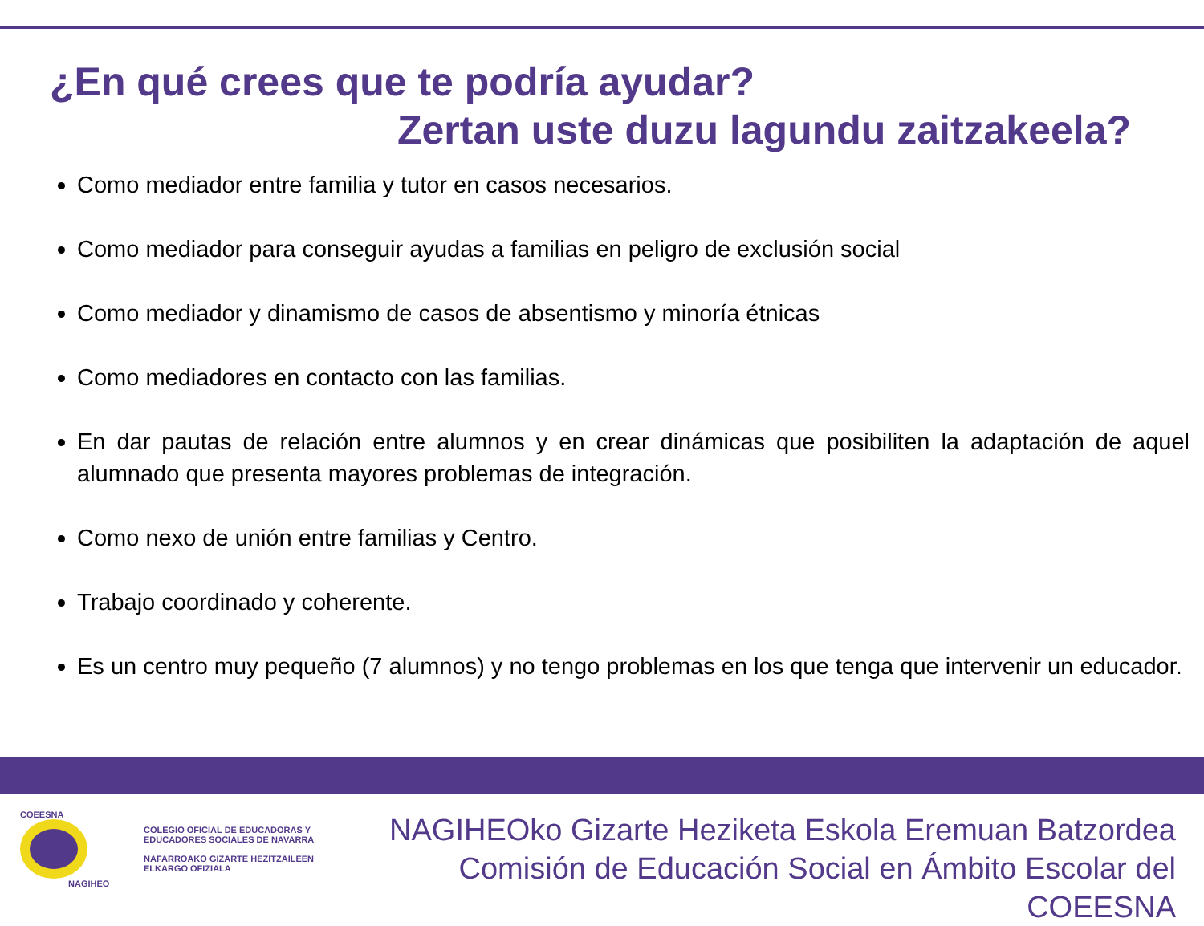¿En qué crees que te podría ayudar?
Zertan uste duzu lagundu zaitzakeela?
Como mediador entre familia y tutor en casos necesarios.
Como mediador para conseguir ayudas a familias en peligro de exclusión social
Como mediador y dinamismo de casos de absentismo y minoría étnicas
Como mediadores en contacto con las familias.
En dar pautas de relación entre alumnos y en crear dinámicas que posibiliten la adaptación de aquel alumnado que presenta mayores problemas de integración.
Como nexo de unión entre familias y Centro.
Trabajo coordinado y coherente.
Es un centro muy pequeño (7 alumnos) y no tengo problemas en los que tenga que intervenir un educador.
COEESNA
NAGIHEO
COLEGIO OFICIAL DE EDUCADORAS Y
EDUCADORES SOCIALES DE NAVARRA
NAFARROAKO GIZARTE HEZITZAILEEN
ELKARGO OFIZIALA
NAGIHEOko Gizarte Heziketa Eskola Eremuan Batzordea
Comisión de Educación Social en Ámbito Escolar del COEESNA